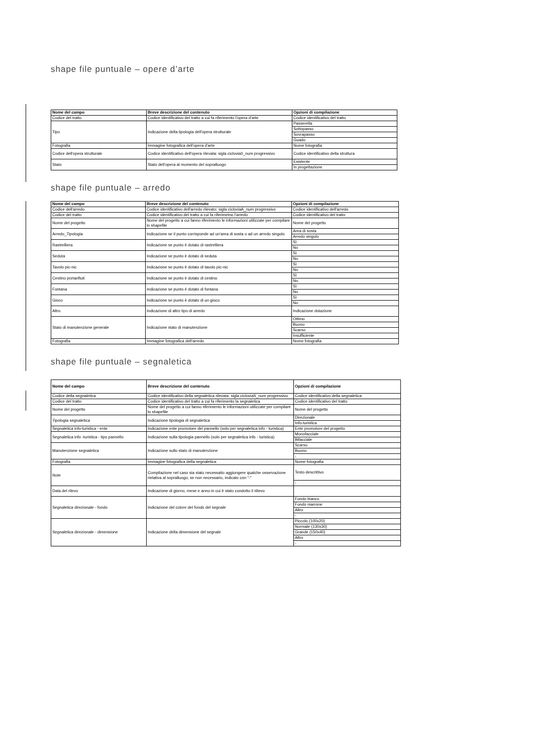shape file puntuale – opere d’arte
| Nome del campo | Breve descrizione del contenuto | Opzioni di compilazione |
| --- | --- | --- |
| Codice del tratto | Codice identificativo del tratto a cui fa riferimento l'opera d'arte | Codice identificativo del tratto |
| Tipo | Indicazione della tipologia dell'opera strutturale | Passerella |
| | | Sottopasso |
| | | Sovrapasso |
| | | Guado |
| Fotografia | Immagine fotografica dell'opera d'arte | Nome fotografia |
| Codice dell'opera strutturale | Codice identificativo dell'opera rilevata: sigla ciclovia0_num progressivo | Codice identificativo della struttura |
| Stato | Stato dell'opera al momento del sopralluogo | Esistente |
| | | In progettazione |
shape file puntuale – arredo
| Nome del campo | Breve descrizione del contenuto | Opzioni di compilazione |
| --- | --- | --- |
| Codice dell'arredo | Codice identificativo dell'arredo rilevato: sigla cicloviaA_num progressivo | Codice identificativo dell'arredo |
| Codice del tratto | Codice identificativo del tratto a cui fa riferimetno l'arredo | Codice identificativo del tratto |
| Nome del progetto | Nome del progetto a cui fanno riferimento le informazioni utilizzate per compilare lo shapefile | Nome del progetto |
| Arredo_Tipologia | Indicazione se il punto corrisponde ad un'area di sosta o ad un arredo singolo | Area di sosta |
| | | Arredo singolo |
| Rastrelliera | Indicazione se punto è dotato di rastrelliera | Sì |
| | | No |
| Seduta | Indicazione se punto è dotato di seduta | Sì |
| | | No |
| Tavolo pic-nic | Indicazione se punto è dotato di tavolo pic-nic | Sì |
| | | No |
| Cestino portarifiuti | Indicazione se punto è dotato di cestino | Sì |
| | | No |
| Fontana | Indicazione se punto è dotato di fontana | Sì |
| | | No |
| Gioco | Indicazione se punto è dotato di un gioco | Sì |
| | | No |
| Altro | Indicazione di altro tipo di arredo | Indicazione dotazione |
| Stato di manutenzione generale | Indicazione stato di manutenzione | Ottimo |
| | | Buono |
| | | Scarso |
| | | Insufficiente |
| Fotografia | Immagine fotografica dell'arredo | Nome fotografia |
shape file puntuale – segnaletica
| Nome del campo | Breve descrizione del contenuto | Opzioni di compilazione |
| --- | --- | --- |
| Codice della segnaletica | Codice identificativo della segnaletica rilevata: sigla cicloviaS_num progressivo | Codice identificativo della segnaletica |
| Codice del tratto | Codice identificativo del tratto a cui fa riferimento la segnaletica | Codice identificativo del tratto |
| Nome del progetto | Nome del progetto a cui fanno riferimento le informazioni utilizzate per compilare lo shapefile | Nome del progetto |
| Tipologia segnaletica | Indicazione tipologia di segnaletica | Direzionale |
| | | Info-turistica |
| Segnaletica info-turistica - ente | Indicazione ente promotore del pannello (solo per segnaletica info - turistica) | Ente promotore del progetto |
| Segnaletica info -turistica - tipo pannello | Indicazione sulla tipologia pannello (solo per segnaletica info - turistica) | Monofacciale |
| | | Bifacciale |
| Manutenzione segnaletica | Indicazione sullo stato di manutenzione | Scarso |
| | | Buono |
| | | - |
| Fotografia | Immagine fotografica della segnaletica | Nome fotografia |
| Note | Compilazione nel caso sia stato necessatio aggiungere qualche osservazione rielativa al sopralluogo; se non necessario, indicato con "-" | Testo descrittivo |
| | | - |
| Data del rilevo | Indicazione di giorno, mese e anno in cui è stato condotto il rilievo | |
| Segnaletica direzionale - fondo | Indicazione del colore del fondo del segnale | Fondo bianco |
| | | Fondo marrone |
| | | Altro |
| | | - |
| Segnaletica direzionale - dimensione | Indicazione della dimensione del segnale | Piccolo (100x20) |
| | | Normale (130x30) |
| | | Grande (150x40) |
| | | Altro |
| | | - |